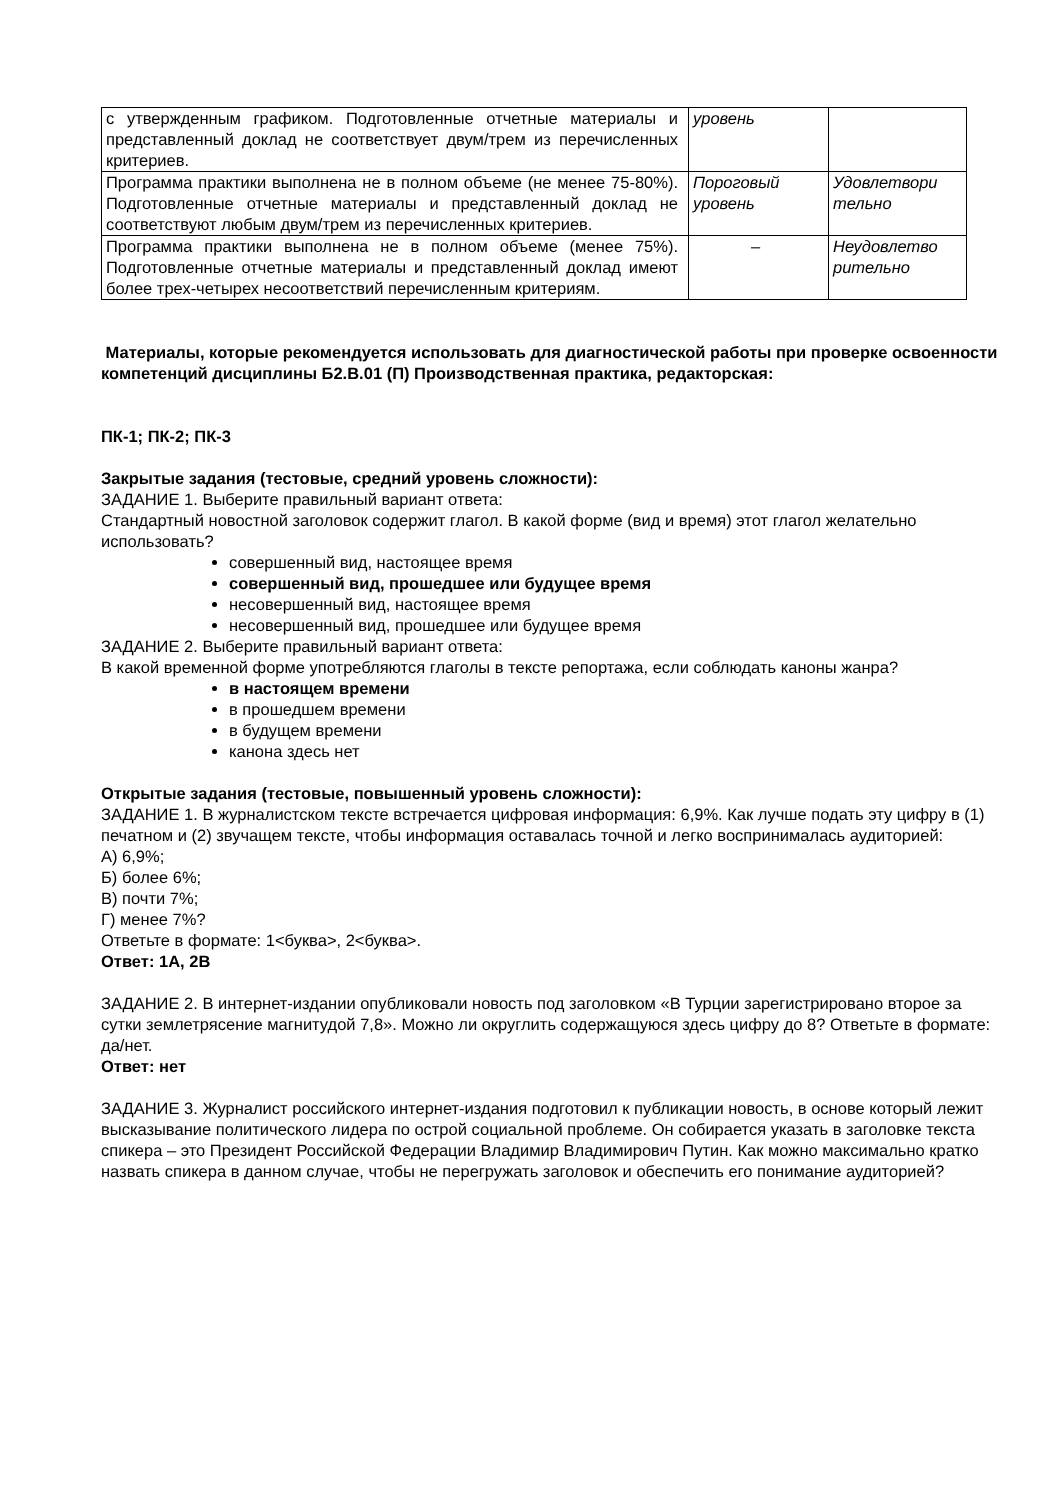| с утвержденным графиком. Подготовленные отчетные материалы и представленный доклад не соответствует двум/трем из перечисленных критериев. | уровень | |
| Программа практики выполнена не в полном объеме (не менее 75-80%). Подготовленные отчетные материалы и представленный доклад не соответствуют любым двум/трем из перечисленных критериев. | Пороговый уровень | Удовлетвори тельно |
| Программа практики выполнена не в полном объеме (менее 75%). Подготовленные отчетные материалы и представленный доклад имеют более трех-четырех несоответствий перечисленным критериям. | – | Неудовлетво рительно |
Материалы, которые рекомендуется использовать для диагностической работы при проверке освоенности компетенций дисциплины Б2.В.01 (П) Производственная практика, редакторская:
ПК-1; ПК-2; ПК-3
Закрытые задания (тестовые, средний уровень сложности):
ЗАДАНИЕ 1. Выберите правильный вариант ответа:
Стандартный новостной заголовок содержит глагол. В какой форме (вид и время) этот глагол желательно использовать?
совершенный вид, настоящее время
совершенный вид, прошедшее или будущее время
несовершенный вид, настоящее время
несовершенный вид, прошедшее или будущее время
ЗАДАНИЕ 2. Выберите правильный вариант ответа:
В какой временной форме употребляются глаголы в тексте репортажа, если соблюдать каноны жанра?
в настоящем времени
в прошедшем времени
в будущем времени
канона здесь нет
Открытые задания (тестовые, повышенный уровень сложности):
ЗАДАНИЕ 1. В журналистском тексте встречается цифровая информация: 6,9%. Как лучше подать эту цифру в (1) печатном и (2) звучащем тексте, чтобы информация оставалась точной и легко воспринималась аудиторией:
А) 6,9%;
Б) более 6%;
В) почти 7%;
Г) менее 7%?
Ответьте в формате: 1<буква>, 2<буква>.
Ответ: 1А, 2В
ЗАДАНИЕ 2. В интернет-издании опубликовали новость под заголовком «В Турции зарегистрировано второе за сутки землетрясение магнитудой 7,8». Можно ли округлить содержащуюся здесь цифру до 8? Ответьте в формате: да/нет.
Ответ: нет
ЗАДАНИЕ 3. Журналист российского интернет-издания подготовил к публикации новость, в основе который лежит высказывание политического лидера по острой социальной проблеме. Он собирается указать в заголовке текста спикера – это Президент Российской Федерации Владимир Владимирович Путин. Как можно максимально кратко назвать спикера в данном случае, чтобы не перегружать заголовок и обеспечить его понимание аудиторией?